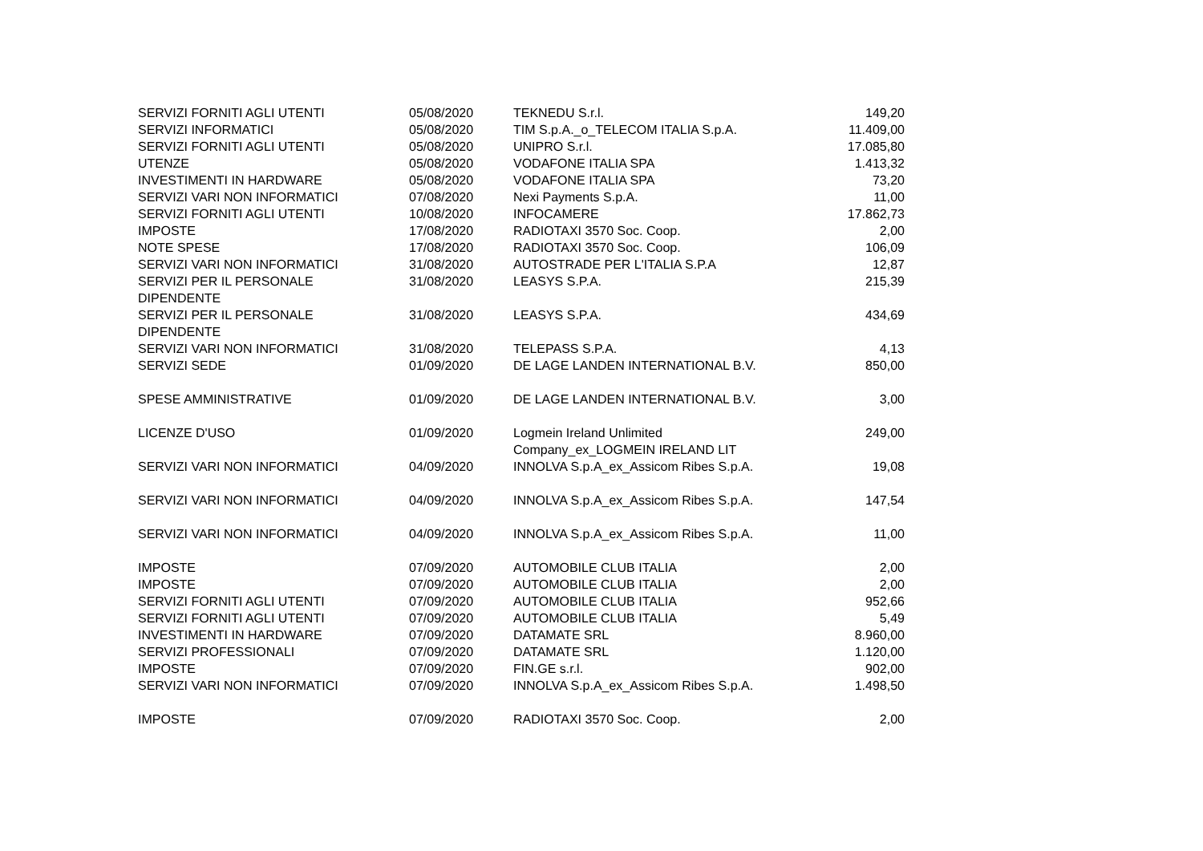| SERVIZI FORNITI AGLI UTENTI | 05/08/2020 | TEKNEDU S.r.l. | 149,20 |
| SERVIZI INFORMATICI | 05/08/2020 | TIM S.p.A._o_TELECOM ITALIA S.p.A. | 11.409,00 |
| SERVIZI FORNITI AGLI UTENTI | 05/08/2020 | UNIPRO S.r.l. | 17.085,80 |
| UTENZE | 05/08/2020 | VODAFONE ITALIA SPA | 1.413,32 |
| INVESTIMENTI IN HARDWARE | 05/08/2020 | VODAFONE ITALIA SPA | 73,20 |
| SERVIZI VARI NON INFORMATICI | 07/08/2020 | Nexi Payments S.p.A. | 11,00 |
| SERVIZI FORNITI AGLI UTENTI | 10/08/2020 | INFOCAMERE | 17.862,73 |
| IMPOSTE | 17/08/2020 | RADIOTAXI 3570 Soc. Coop. | 2,00 |
| NOTE SPESE | 17/08/2020 | RADIOTAXI 3570 Soc. Coop. | 106,09 |
| SERVIZI VARI NON INFORMATICI | 31/08/2020 | AUTOSTRADE PER L'ITALIA S.P.A | 12,87 |
| SERVIZI PER IL PERSONALE DIPENDENTE | 31/08/2020 | LEASYS S.P.A. | 215,39 |
| SERVIZI PER IL PERSONALE DIPENDENTE | 31/08/2020 | LEASYS S.P.A. | 434,69 |
| SERVIZI VARI NON INFORMATICI | 31/08/2020 | TELEPASS S.P.A. | 4,13 |
| SERVIZI SEDE | 01/09/2020 | DE LAGE LANDEN INTERNATIONAL B.V. | 850,00 |
| SPESE AMMINISTRATIVE | 01/09/2020 | DE LAGE LANDEN INTERNATIONAL B.V. | 3,00 |
| LICENZE D'USO | 01/09/2020 | Logmein Ireland Unlimited Company_ex_LOGMEIN IRELAND LIT | 249,00 |
| SERVIZI VARI NON INFORMATICI | 04/09/2020 | INNOLVA S.p.A_ex_Assicom Ribes S.p.A. | 19,08 |
| SERVIZI VARI NON INFORMATICI | 04/09/2020 | INNOLVA S.p.A_ex_Assicom Ribes S.p.A. | 147,54 |
| SERVIZI VARI NON INFORMATICI | 04/09/2020 | INNOLVA S.p.A_ex_Assicom Ribes S.p.A. | 11,00 |
| IMPOSTE | 07/09/2020 | AUTOMOBILE CLUB ITALIA | 2,00 |
| IMPOSTE | 07/09/2020 | AUTOMOBILE CLUB ITALIA | 2,00 |
| SERVIZI FORNITI AGLI UTENTI | 07/09/2020 | AUTOMOBILE CLUB ITALIA | 952,66 |
| SERVIZI FORNITI AGLI UTENTI | 07/09/2020 | AUTOMOBILE CLUB ITALIA | 5,49 |
| INVESTIMENTI IN HARDWARE | 07/09/2020 | DATAMATE SRL | 8.960,00 |
| SERVIZI PROFESSIONALI | 07/09/2020 | DATAMATE SRL | 1.120,00 |
| IMPOSTE | 07/09/2020 | FIN.GE s.r.l. | 902,00 |
| SERVIZI VARI NON INFORMATICI | 07/09/2020 | INNOLVA S.p.A_ex_Assicom Ribes S.p.A. | 1.498,50 |
| IMPOSTE | 07/09/2020 | RADIOTAXI 3570 Soc. Coop. | 2,00 |